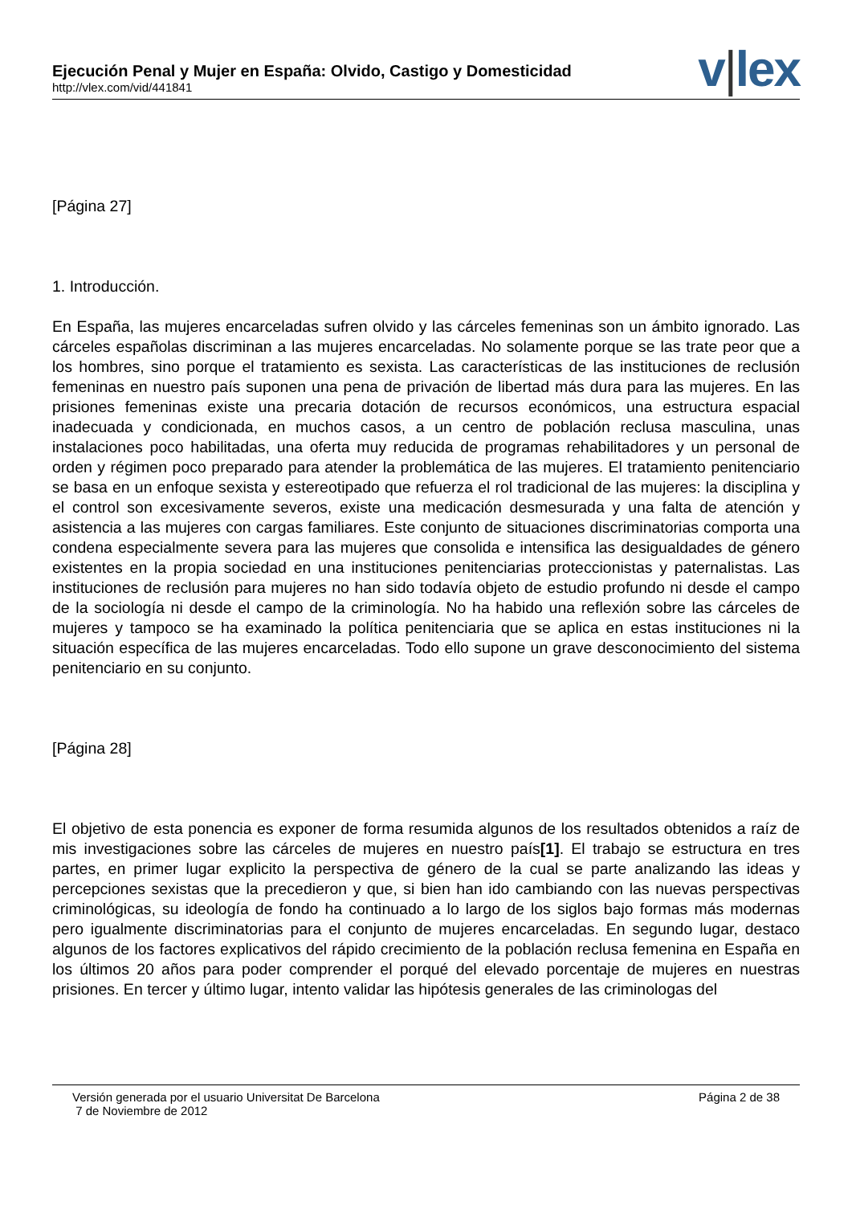Ejecución Penal y Mujer en España: Olvido, Castigo y Domesticidad
http://vlex.com/vid/441841
v|lex
[Página 27]
1. Introducción.
En España, las mujeres encarceladas sufren olvido y las cárceles femeninas son un ámbito ignorado. Las cárceles españolas discriminan a las mujeres encarceladas. No solamente porque se las trate peor que a los hombres, sino porque el tratamiento es sexista. Las características de las instituciones de reclusión femeninas en nuestro país suponen una pena de privación de libertad más dura para las mujeres. En las prisiones femeninas existe una precaria dotación de recursos económicos, una estructura espacial inadecuada y condicionada, en muchos casos, a un centro de población reclusa masculina, unas instalaciones poco habilitadas, una oferta muy reducida de programas rehabilitadores y un personal de orden y régimen poco preparado para atender la problemática de las mujeres. El tratamiento penitenciario se basa en un enfoque sexista y estereotipado que refuerza el rol tradicional de las mujeres: la disciplina y el control son excesivamente severos, existe una medicación desmesurada y una falta de atención y asistencia a las mujeres con cargas familiares. Este conjunto de situaciones discriminatorias comporta una condena especialmente severa para las mujeres que consolida e intensifica las desigualdades de género existentes en la propia sociedad en una instituciones penitenciarias proteccionistas y paternalistas. Las instituciones de reclusión para mujeres no han sido todavía objeto de estudio profundo ni desde el campo de la sociología ni desde el campo de la criminología. No ha habido una reflexión sobre las cárceles de mujeres y tampoco se ha examinado la política penitenciaria que se aplica en estas instituciones ni la situación específica de las mujeres encarceladas. Todo ello supone un grave desconocimiento del sistema penitenciario en su conjunto.
[Página 28]
El objetivo de esta ponencia es exponer de forma resumida algunos de los resultados obtenidos a raíz de mis investigaciones sobre las cárceles de mujeres en nuestro país[1]. El trabajo se estructura en tres partes, en primer lugar explicito la perspectiva de género de la cual se parte analizando las ideas y percepciones sexistas que la precedieron y que, si bien han ido cambiando con las nuevas perspectivas criminológicas, su ideología de fondo ha continuado a lo largo de los siglos bajo formas más modernas pero igualmente discriminatorias para el conjunto de mujeres encarceladas. En segundo lugar, destaco algunos de los factores explicativos del rápido crecimiento de la población reclusa femenina en España en los últimos 20 años para poder comprender el porqué del elevado porcentaje de mujeres en nuestras prisiones. En tercer y último lugar, intento validar las hipótesis generales de las criminologas del
Versión generada por el usuario Universitat De Barcelona
7 de Noviembre de 2012
Página 2 de 38